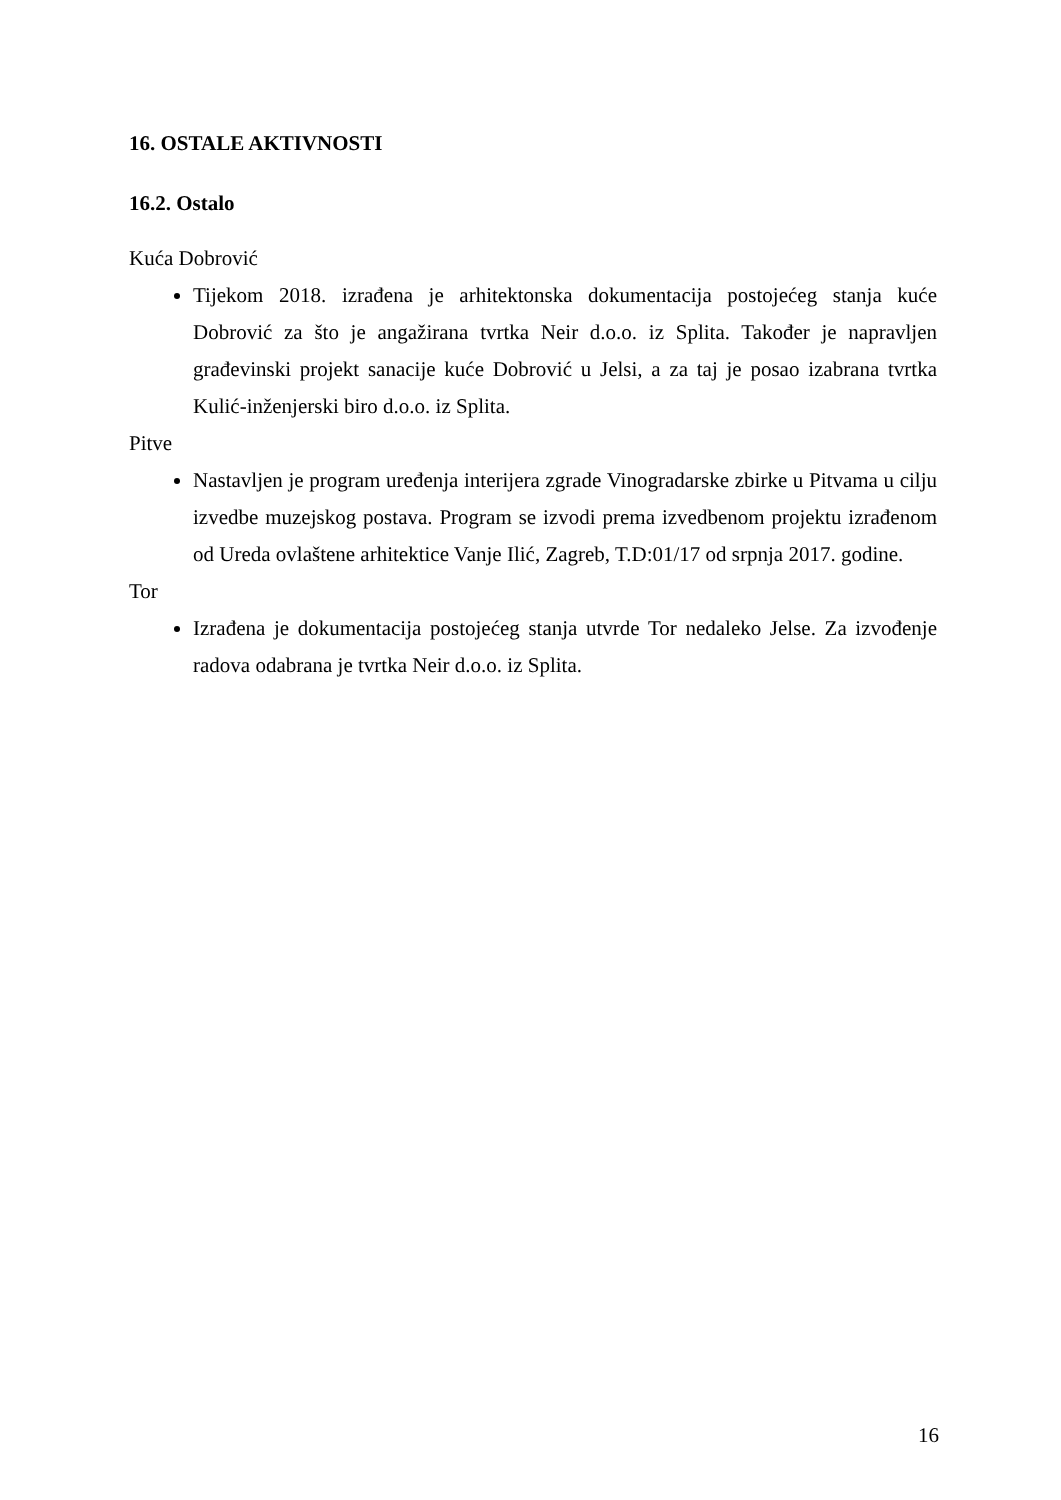16. OSTALE AKTIVNOSTI
16.2. Ostalo
Kuća Dobrović
Tijekom 2018. izrađena je arhitektonska dokumentacija postojećeg stanja kuće Dobrović za što je angažirana tvrtka Neir d.o.o. iz Splita. Također je napravljen građevinski projekt sanacije kuće Dobrović u Jelsi, a za taj je posao izabrana tvrtka Kulić-inženjerski biro d.o.o. iz Splita.
Pitve
Nastavljen je program uređenja interijera zgrade Vinogradarske zbirke u Pitvama u cilju izvedbe muzejskog postava. Program se izvodi prema izvedbenom projektu izrađenom od Ureda ovlaštene arhitektice Vanje Ilić, Zagreb, T.D:01/17 od srpnja 2017. godine.
Tor
Izrađena je dokumentacija postojećeg stanja utvrde Tor nedaleko Jelse. Za izvođenje radova odabrana je tvrtka Neir d.o.o. iz Splita.
16